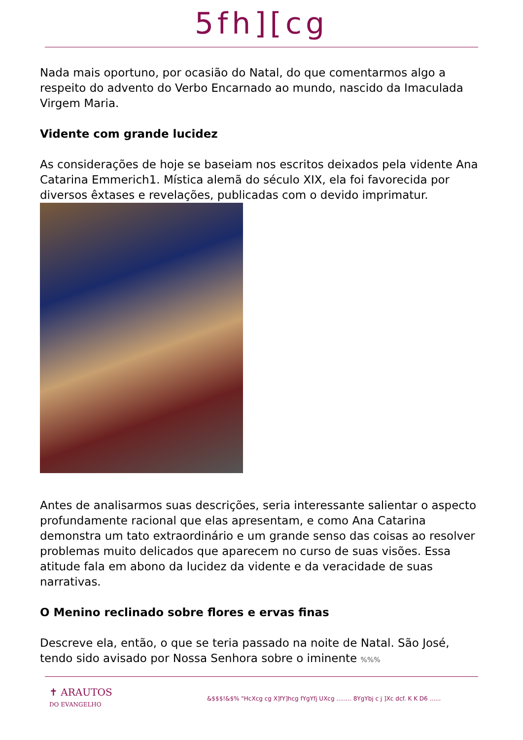5fh][cg
Nada mais oportuno, por ocasião do Natal, do que comentarmos algo a respeito do advento do Verbo Encarnado ao mundo, nascido da Imaculada Virgem Maria.
Vidente com grande lucidez
As considerações de hoje se baseiam nos escritos deixados pela vidente Ana Catarina Emmerich1. Mística alemã do século XIX, ela foi favorecida por diversos êxtases e revelações, publicadas com o devido imprimatur.
Antes de analisarmos suas descrições, seria interessante salientar o aspecto profundamente racional que elas apresentam, e como Ana Catarina demonstra um tato extraordinário e um grande senso das coisas ao resolver problemas muito delicados que aparecem no curso de suas visões. Essa atitude fala em abono da lucidez da vidente e da veracidade de suas narrativas.
O Menino reclinado sobre flores e ervas finas
Descreve ela, então, o que se teria passado na noite de Natal. São José, tendo sido avisado por Nossa Senhora sobre o iminente %%%
✝ ARAUTOS
DO EVANGELHO
&$$$!&$% "HcXcg cg X]fY]hcg fYgYfj UXcg ........ 8YgYbj c j ]Xc dcf. K K D6 ......